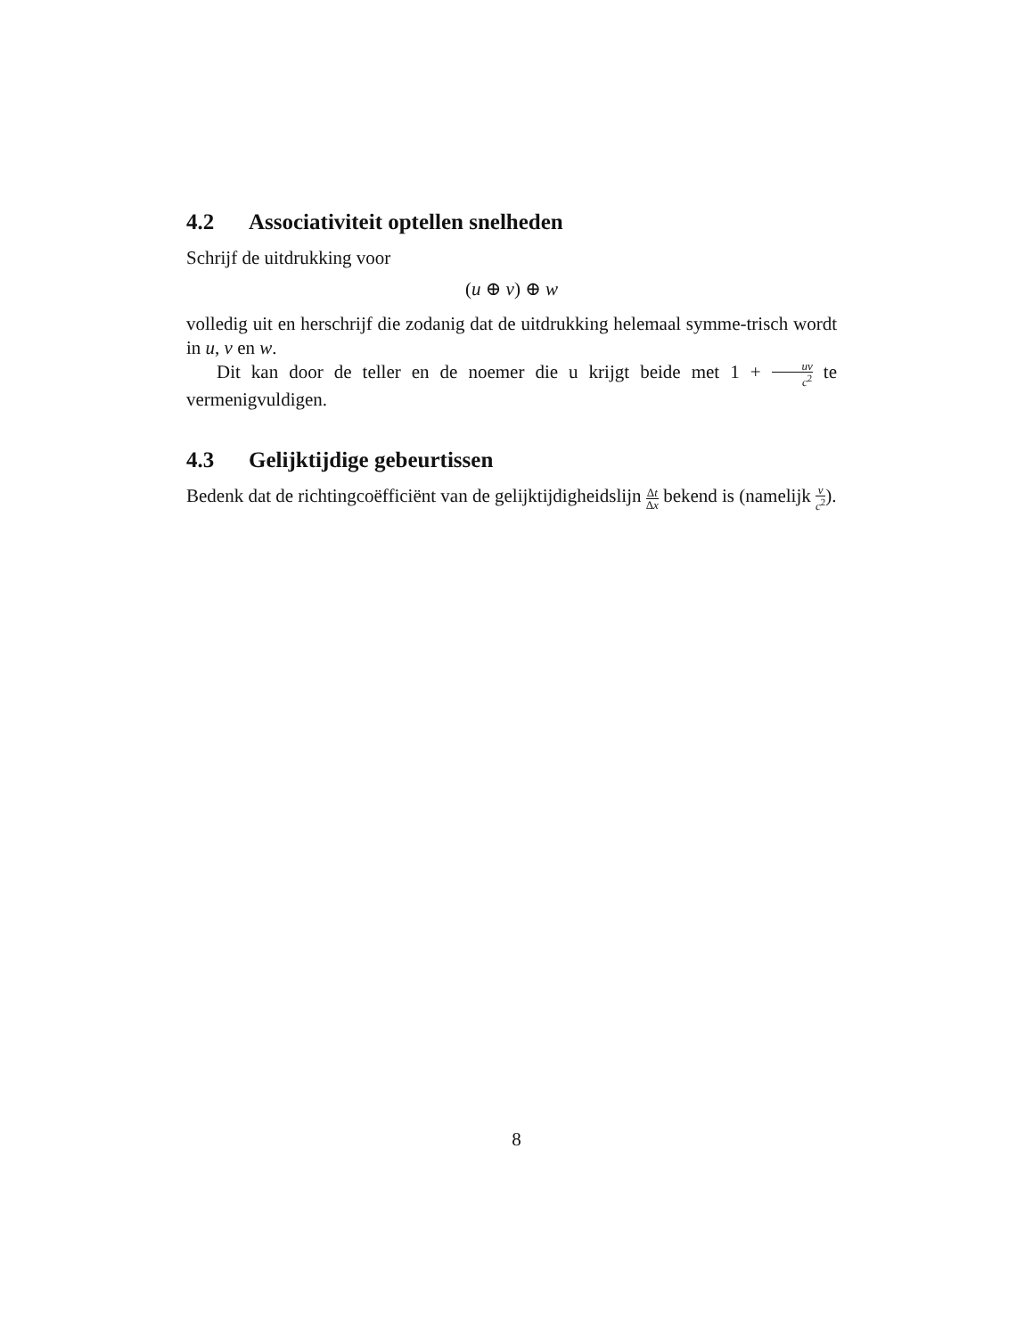4.2 Associativiteit optellen snelheden
Schrijf de uitdrukking voor
(u ⊕ v) ⊕ w
volledig uit en herschrijf die zodanig dat de uitdrukking helemaal symme-trisch wordt in u, v en w.
Dit kan door de teller en de noemer die u krijgt beide met 1 + uv c<sup>2</sup> te vermenigvuldigen.
4.3 Gelijktijdige gebeurtissen
Bedenk dat de richtingcoëfficiënt van de gelijktijdigheidslijn Δt Δx bekend is (namelijk v c<sup>2</sup>).
8